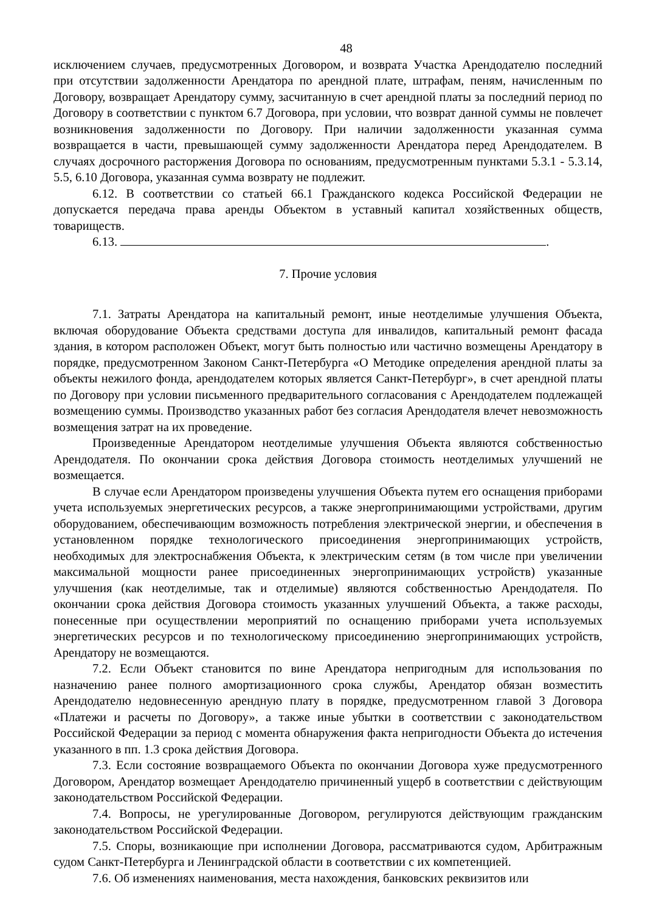48
исключением случаев, предусмотренных Договором, и возврата Участка Арендодателю последний при отсутствии задолженности Арендатора по арендной плате, штрафам, пеням, начисленным по Договору, возвращает Арендатору сумму, засчитанную в счет арендной платы за последний период по Договору в соответствии с пунктом 6.7 Договора, при условии, что возврат данной суммы не повлечет возникновения задолженности по Договору. При наличии задолженности указанная сумма возвращается в части, превышающей сумму задолженности Арендатора перед Арендодателем. В случаях досрочного расторжения Договора по основаниям, предусмотренным пунктами 5.3.1 - 5.3.14, 5.5, 6.10 Договора, указанная сумма возврату не подлежит.
6.12. В соответствии со статьей 66.1 Гражданского кодекса Российской Федерации не допускается передача права аренды Объектом в уставный капитал хозяйственных обществ, товариществ.
6.13. .
7. Прочие условия
7.1. Затраты Арендатора на капитальный ремонт, иные неотделимые улучшения Объекта, включая оборудование Объекта средствами доступа для инвалидов, капитальный ремонт фасада здания, в котором расположен Объект, могут быть полностью или частично возмещены Арендатору в порядке, предусмотренном Законом Санкт-Петербурга «О Методике определения арендной платы за объекты нежилого фонда, арендодателем которых является Санкт-Петербург», в счет арендной платы по Договору при условии письменного предварительного согласования с Арендодателем подлежащей возмещению суммы. Производство указанных работ без согласия Арендодателя влечет невозможность возмещения затрат на их проведение.
Произведенные Арендатором неотделимые улучшения Объекта являются собственностью Арендодателя. По окончании срока действия Договора стоимость неотделимых улучшений не возмещается.
В случае если Арендатором произведены улучшения Объекта путем его оснащения приборами учета используемых энергетических ресурсов, а также энергопринимающими устройствами, другим оборудованием, обеспечивающим возможность потребления электрической энергии, и обеспечения в установленном порядке технологического присоединения энергопринимающих устройств, необходимых для электроснабжения Объекта, к электрическим сетям (в том числе при увеличении максимальной мощности ранее присоединенных энергопринимающих устройств) указанные улучшения (как неотделимые, так и отделимые) являются собственностью Арендодателя. По окончании срока действия Договора стоимость указанных улучшений Объекта, а также расходы, понесенные при осуществлении мероприятий по оснащению приборами учета используемых энергетических ресурсов и по технологическому присоединению энергопринимающих устройств, Арендатору не возмещаются.
7.2. Если Объект становится по вине Арендатора непригодным для использования по назначению ранее полного амортизационного срока службы, Арендатор обязан возместить Арендодателю недовнесенную арендную плату в порядке, предусмотренном главой 3 Договора «Платежи и расчеты по Договору», а также иные убытки в соответствии с законодательством Российской Федерации за период с момента обнаружения факта непригодности Объекта до истечения указанного в пп. 1.3 срока действия Договора.
7.3. Если состояние возвращаемого Объекта по окончании Договора хуже предусмотренного Договором, Арендатор возмещает Арендодателю причиненный ущерб в соответствии с действующим законодательством Российской Федерации.
7.4. Вопросы, не урегулированные Договором, регулируются действующим гражданским законодательством Российской Федерации.
7.5. Споры, возникающие при исполнении Договора, рассматриваются судом, Арбитражным судом Санкт-Петербурга и Ленинградской области в соответствии с их компетенцией.
7.6. Об изменениях наименования, места нахождения, банковских реквизитов или